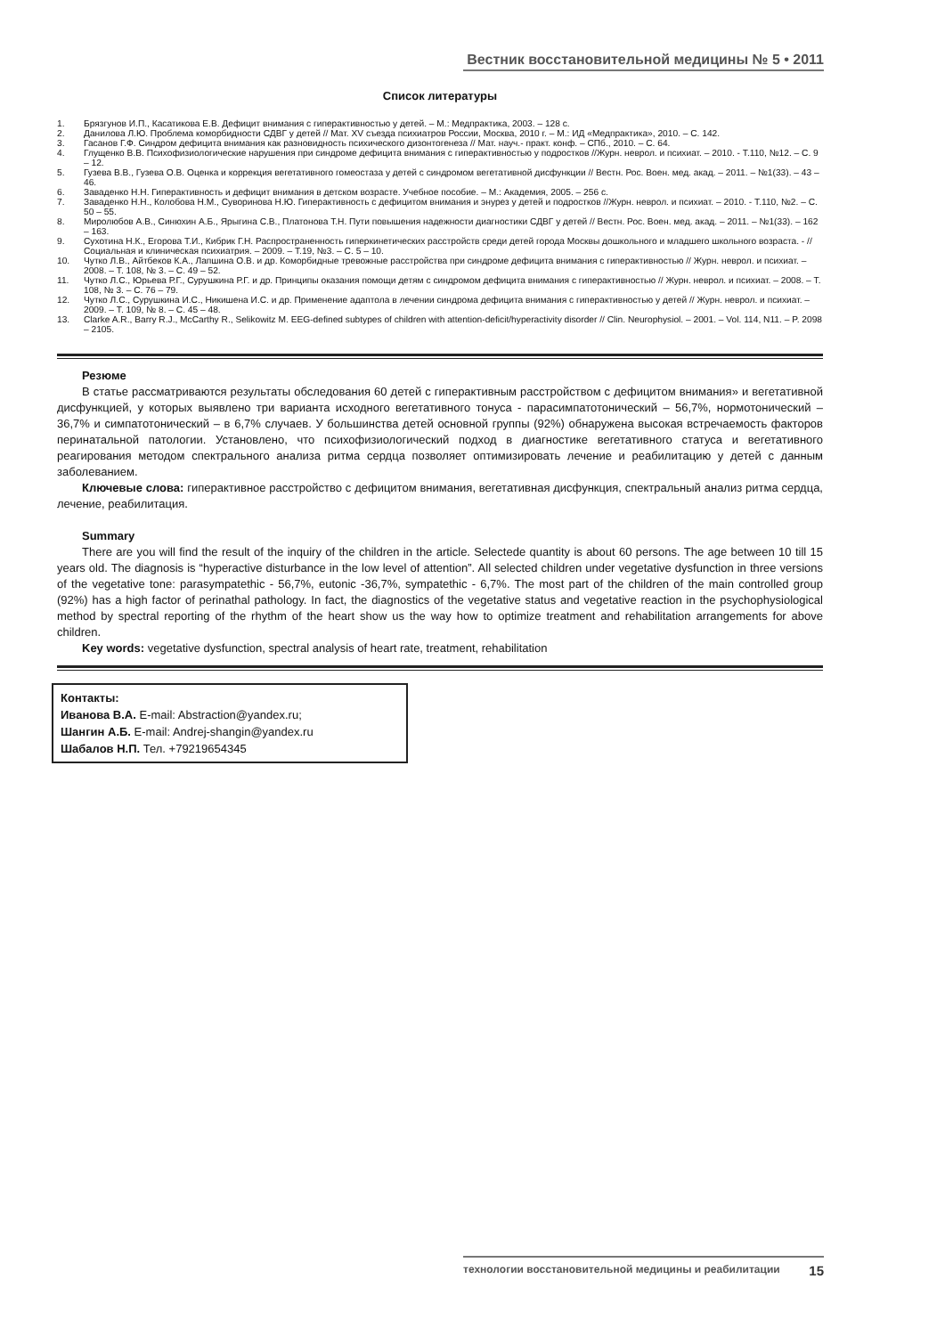Вестник восстановительной медицины № 5 • 2011
Список литературы
1. Брязгунов И.П., Касатикова Е.В. Дефицит внимания с гиперактивностью у детей. – М.: Медпрактика, 2003. – 128 с.
2. Данилова Л.Ю. Проблема коморбидности СДВГ у детей // Мат. XV съезда психиатров России, Москва, 2010 г. – М.: ИД «Медпрактика», 2010. – С. 142.
3. Гасанов Г.Ф. Синдром дефицита внимания как разновидность психического дизонтогенеза // Мат. науч.- практ. конф. – СПб., 2010. – С. 64.
4. Глущенко В.В. Психофизиологические нарушения при синдроме дефицита внимания с гиперактивностью у подростков //Журн. неврол. и психиат. – 2010. - Т.110, №12. – С. 9 – 12.
5. Гузева В.В., Гузева О.В. Оценка и коррекция вегетативного гомеостаза у детей с синдромом вегетативной дисфункции // Вестн. Рос. Воен. мед. акад. – 2011. – №1(33). – 43 – 46.
6. Заваденко Н.Н. Гиперактивность и дефицит внимания в детском возрасте. Учебное пособие. – М.: Академия, 2005. – 256 с.
7. Заваденко Н.Н., Колобова Н.М., Суворинова Н.Ю. Гиперактивность с дефицитом внимания и энурез у детей и подростков //Журн. неврол. и психиат. – 2010. - Т.110, №2. – С. 50 – 55.
8. Миролюбов А.В., Синюхин А.Б., Ярыгина С.В., Платонова Т.Н. Пути повышения надежности диагностики СДВГ у детей // Вестн. Рос. Воен. мед. акад. – 2011. – №1(33). – 162 – 163.
9. Сухотина Н.К., Егорова Т.И., Кибрик Г.Н. Распространенность гиперкинетических расстройств среди детей города Москвы дошкольного и младшего школьного возраста. - // Социальная и клиническая психиатрия. – 2009. – Т.19, №3. – С. 5 – 10.
10. Чутко Л.В., Айтбеков К.А., Лапшина О.В. и др. Коморбидные тревожные расстройства при синдроме дефицита внимания с гиперактивностью // Журн. неврол. и психиат. – 2008. – Т. 108, № 3. – С. 49 – 52.
11. Чутко Л.С., Юрьева Р.Г., Сурушкина Р.Г. и др. Принципы оказания помощи детям с синдромом дефицита внимания с гиперактивностью // Журн. неврол. и психиат. – 2008. – Т. 108, № 3. – С. 76 – 79.
12. Чутко Л.С., Сурушкина И.С., Никишена И.С. и др. Применение адаптола в лечении синдрома дефицита внимания с гиперактивностью у детей // Журн. неврол. и психиат. – 2009. – Т. 109, № 8. – С. 45 – 48.
13. Clarke A.R., Barry R.J., McCarthy R., Selikowitz M. EEG-defined subtypes of children with attention-deficit/hyperactivity disorder // Clin. Neurophysiol. – 2001. – Vol. 114, N11. – P. 2098 – 2105.
Резюме
В статье рассматриваются результаты обследования 60 детей с гиперактивным расстройством с дефицитом внимания» и вегетативной дисфункцией, у которых выявлено три варианта исходного вегетативного тонуса - парасимпатотонический – 56,7%, нормотонический – 36,7% и симпатотонический – в 6,7% случаев. У большинства детей основной группы (92%) обнаружена высокая встречаемость факторов перинатальной патологии. Установлено, что психофизиологический подход в диагностике вегетативного статуса и вегетативного реагирования методом спектрального анализа ритма сердца позволяет оптимизировать лечение и реабилитацию у детей с данным заболеванием.
Ключевые слова: гиперактивное расстройство с дефицитом внимания, вегетативная дисфункция, спектральный анализ ритма сердца, лечение, реабилитация.
Summary
There are you will find the result of the inquiry of the children in the article. Selectede quantity is about 60 persons. The age between 10 till 15 years old. The diagnosis is “hyperactive disturbance in the low level of attention”. All selected children under vegetative dysfunction in three versions of the vegetative tone: parasympatethic - 56,7%, eutonic -36,7%, sympatethic - 6,7%. The most part of the children of the main controlled group (92%) has a high factor of perinathal pathology. In fact, the diagnostics of the vegetative status and vegetative reaction in the psychophysiological method by spectral reporting of the rhythm of the heart show us the way how to optimize treatment and rehabilitation arrangements for above children.
Key words: vegetative dysfunction, spectral analysis of heart rate, treatment, rehabilitation
Контакты:
Иванова В.А. E-mail: Abstraction@yandex.ru;
Шангин А.Б. E-mail: Andrej-shangin@yandex.ru
Шабалов Н.П. Тел. +79219654345
технологии восстановительной медицины и реабилитации 15